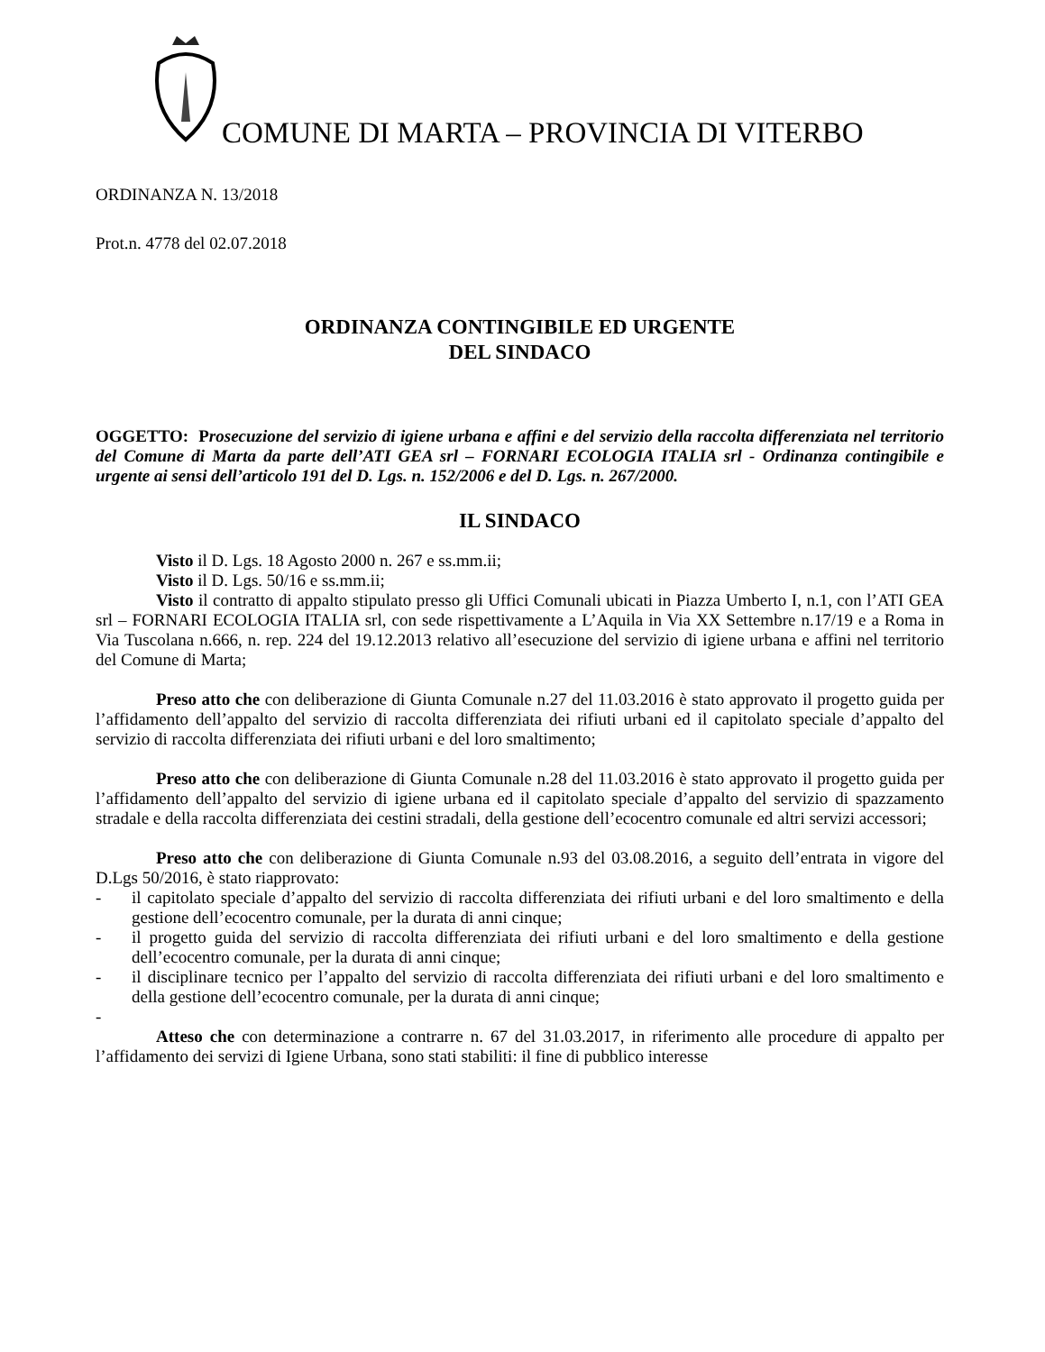COMUNE DI MARTA – PROVINCIA DI VITERBO
ORDINANZA N. 13/2018
Prot.n. 4778 del 02.07.2018
ORDINANZA CONTINGIBILE ED URGENTE
DEL SINDACO
OGGETTO: Prosecuzione del servizio di igiene urbana e affini e del servizio della raccolta differenziata nel territorio del Comune di Marta da parte dell’ATI GEA srl – FORNARI ECOLOGIA ITALIA srl - Ordinanza contingibile e urgente ai sensi dell’articolo 191 del D. Lgs. n. 152/2006 e del D. Lgs. n. 267/2000.
IL SINDACO
Visto il D. Lgs. 18 Agosto 2000 n. 267 e ss.mm.ii;
Visto il D. Lgs. 50/16 e ss.mm.ii;
Visto il contratto di appalto stipulato presso gli Uffici Comunali ubicati in Piazza Umberto I, n.1, con l’ATI GEA srl – FORNARI ECOLOGIA ITALIA srl, con sede rispettivamente a L’Aquila in Via XX Settembre n.17/19 e a Roma in Via Tuscolana n.666, n. rep. 224 del 19.12.2013 relativo all’esecuzione del servizio di igiene urbana e affini nel territorio del Comune di Marta;
Preso atto che con deliberazione di Giunta Comunale n.27 del 11.03.2016 è stato approvato il progetto guida per l’affidamento dell’appalto del servizio di raccolta differenziata dei rifiuti urbani ed il capitolato speciale d’appalto del servizio di raccolta differenziata dei rifiuti urbani e del loro smaltimento;
Preso atto che con deliberazione di Giunta Comunale n.28 del 11.03.2016 è stato approvato il progetto guida per l’affidamento dell’appalto del servizio di igiene urbana ed il capitolato speciale d’appalto del servizio di spazzamento stradale e della raccolta differenziata dei cestini stradali, della gestione dell’ecocentro comunale ed altri servizi accessori;
Preso atto che con deliberazione di Giunta Comunale n.93 del 03.08.2016, a seguito dell’entrata in vigore del D.Lgs 50/2016, è stato riapprovato:
- il capitolato speciale d’appalto del servizio di raccolta differenziata dei rifiuti urbani e del loro smaltimento e della gestione dell’ecocentro comunale, per la durata di anni cinque;
- il progetto guida del servizio di raccolta differenziata dei rifiuti urbani e del loro smaltimento e della gestione dell’ecocentro comunale, per la durata di anni cinque;
- il disciplinare tecnico per l’appalto del servizio di raccolta differenziata dei rifiuti urbani e del loro smaltimento e della gestione dell’ecocentro comunale, per la durata di anni cinque;
-
Atteso che con determinazione a contrarre n. 67 del 31.03.2017, in riferimento alle procedure di appalto per l’affidamento dei servizi di Igiene Urbana, sono stati stabiliti: il fine di pubblico interesse